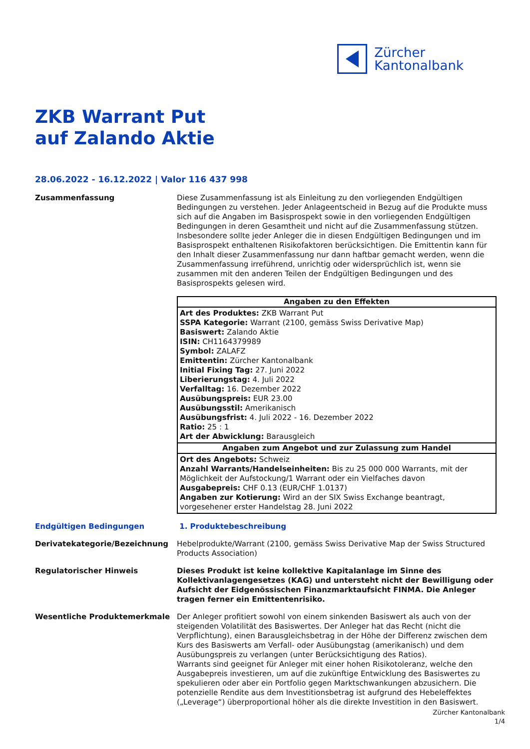Zürcher
Kantonalbank
ZKB Warrant Put
auf Zalando Aktie
28.06.2022 - 16.12.2022 | Valor 116 437 998
Zusammenfassung Diese Zusammenfassung ist als Einleitung zu den vorliegenden Endgültigen Bedingungen zu verstehen. Jeder Anlageentscheid in Bezug auf die Produkte muss sich auf die Angaben im Basisprospekt sowie in den vorliegenden Endgültigen Bedingungen in deren Gesamtheit und nicht auf die Zusammenfassung stützen. Insbesondere sollte jeder Anleger die in diesen Endgültigen Bedingungen und im Basisprospekt enthaltenen Risikofaktoren berücksichtigen. Die Emittentin kann für den Inhalt dieser Zusammenfassung nur dann haftbar gemacht werden, wenn die Zusammenfassung irreführend, unrichtig oder widersprüchlich ist, wenn sie zusammen mit den anderen Teilen der Endgültigen Bedingungen und des Basisprospekts gelesen wird.
| Angaben zu den Effekten |
| --- |
| Art des Produktes: ZKB Warrant Put SSPA Kategorie: Warrant (2100, gemäss Swiss Derivative Map) Basiswert: Zalando Aktie ISIN: CH1164379989 Symbol: ZALAFZ Emittentin: Zürcher Kantonalbank Initial Fixing Tag: 27. Juni 2022 Liberierungstag: 4. Juli 2022 Verfalltag: 16. Dezember 2022 Ausübungspreis: EUR 23.00 Ausübungsstil: Amerikanisch Ausübungsfrist: 4. Juli 2022 - 16. Dezember 2022 Ratio: 25 : 1 Art der Abwicklung: Barausgleich |
| Angaben zum Angebot und zur Zulassung zum Handel |
| Ort des Angebots: Schweiz Anzahl Warrants/Handelseinheiten: Bis zu 25 000 000 Warrants, mit der Möglichkeit der Aufstockung/1 Warrant oder ein Vielfaches davon Ausgabepreis: CHF 0.13 (EUR/CHF 1.0137) Angaben zur Kotierung: Wird an der SIX Swiss Exchange beantragt, vorgesehener erster Handelstag 28. Juni 2022 |
Endgültigen Bedingungen 1. Produktebeschreibung
Derivatekategorie/Bezeichnung Hebelprodukte/Warrant (2100, gemäss Swiss Derivative Map der Swiss Structured Products Association)
Regulatorischer Hinweis Dieses Produkt ist keine kollektive Kapitalanlage im Sinne des Kollektivanlagengesetzes (KAG) und untersteht nicht der Bewilligung oder Aufsicht der Eidgenössischen Finanzmarktaufsicht FINMA. Die Anleger tragen ferner ein Emittentenrisiko.
Wesentliche Produktemerkmale Der Anleger profitiert sowohl von einem sinkenden Basiswert als auch von der steigenden Volatilität des Basiswertes. Der Anleger hat das Recht (nicht die Verpflichtung), einen Barausgleichsbetrag in der Höhe der Differenz zwischen dem Kurs des Basiswerts am Verfall- oder Ausübungstag (amerikanisch) und dem Ausübungspreis zu verlangen (unter Berücksichtigung des Ratios).
Warrants sind geeignet für Anleger mit einer hohen Risikotoleranz, welche den Ausgabepreis investieren, um auf die zukünftige Entwicklung des Basiswertes zu spekulieren oder aber ein Portfolio gegen Marktschwankungen abzusichern. Die potenzielle Rendite aus dem Investitionsbetrag ist aufgrund des Hebeleffektes („Leverage“) überproportional höher als die direkte Investition in den Basiswert.
Zürcher Kantonalbank
1/4